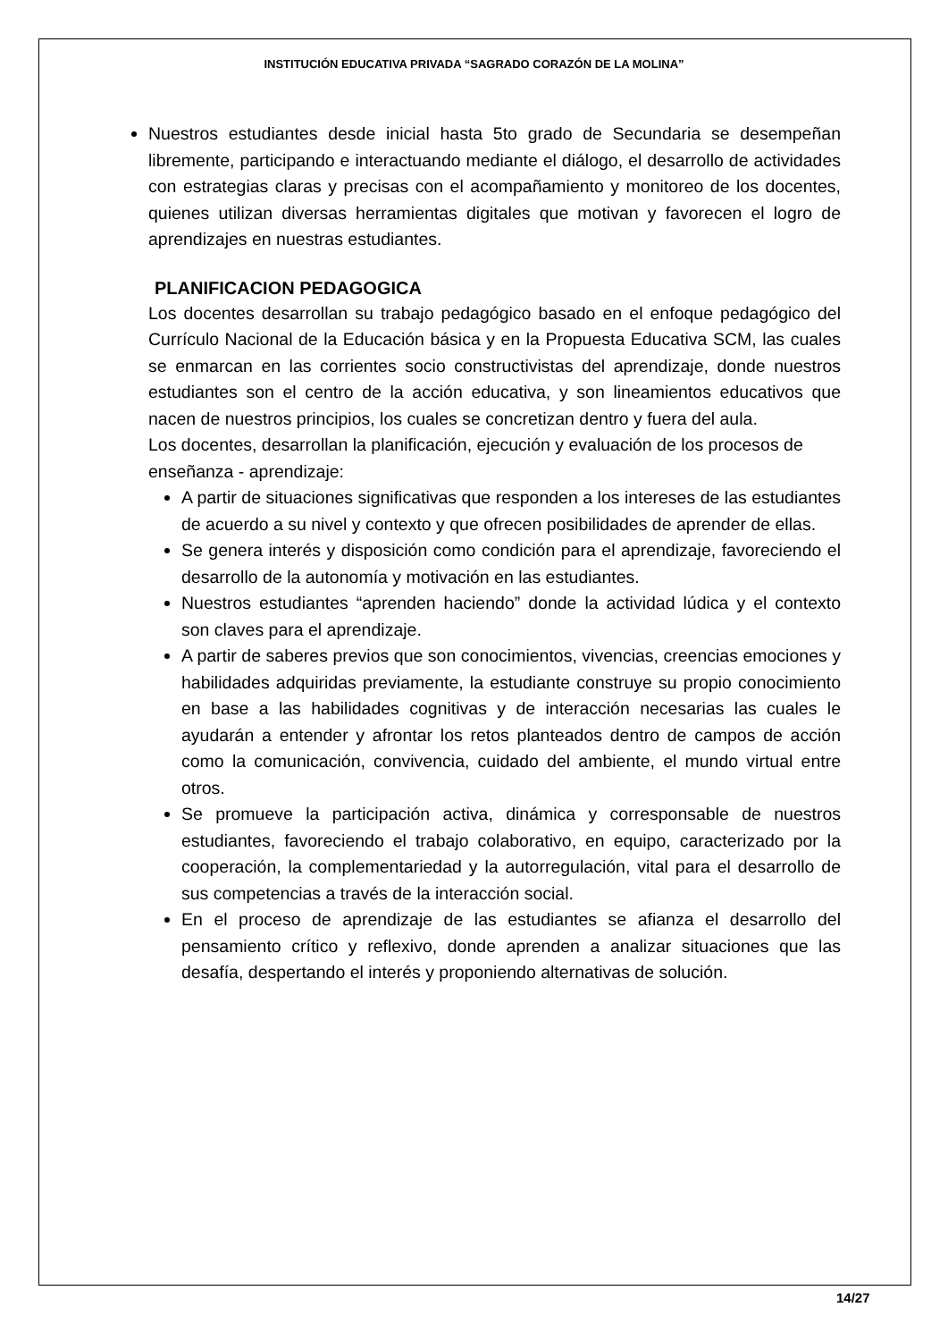INSTITUCIÓN EDUCATIVA PRIVADA “SAGRADO CORAZÓN DE LA MOLINA”
Nuestros estudiantes desde inicial hasta 5to grado de Secundaria se desempeñan libremente, participando e interactuando mediante el diálogo, el desarrollo de actividades con estrategias claras y precisas con el acompañamiento y monitoreo de los docentes, quienes utilizan diversas herramientas digitales que motivan y favorecen el logro de aprendizajes en nuestras estudiantes.
PLANIFICACION PEDAGOGICA
Los docentes desarrollan su trabajo pedagógico basado en el enfoque pedagógico del Currículo Nacional de la Educación básica y en la Propuesta Educativa SCM, las cuales se enmarcan en las corrientes socio constructivistas del aprendizaje, donde nuestros estudiantes son el centro de la acción educativa, y son lineamientos educativos que nacen de nuestros principios, los cuales se concretizan dentro y fuera del aula.
Los docentes, desarrollan la planificación, ejecución y evaluación de los procesos de enseñanza - aprendizaje:
A partir de situaciones significativas que responden a los intereses de las estudiantes de acuerdo a su nivel y contexto y que ofrecen posibilidades de aprender de ellas.
Se genera interés y disposición como condición para el aprendizaje, favoreciendo el desarrollo de la autonomía y motivación en las estudiantes.
Nuestros estudiantes “aprenden haciendo” donde la actividad lúdica y el contexto son claves para el aprendizaje.
A partir de saberes previos que son conocimientos, vivencias, creencias emociones y habilidades adquiridas previamente, la estudiante construye su propio conocimiento en base a las habilidades cognitivas y de interacción necesarias las cuales le ayudarán a entender y afrontar los retos planteados dentro de campos de acción como la comunicación, convivencia, cuidado del ambiente, el mundo virtual entre otros.
Se promueve la participación activa, dinámica y corresponsable de nuestros estudiantes, favoreciendo el trabajo colaborativo, en equipo, caracterizado por la cooperación, la complementariedad y la autorregulación, vital para el desarrollo de sus competencias a través de la interacción social.
En el proceso de aprendizaje de las estudiantes se afianza el desarrollo del pensamiento crítico y reflexivo, donde aprenden a analizar situaciones que las desafía, despertando el interés y proponiendo alternativas de solución.
14/27